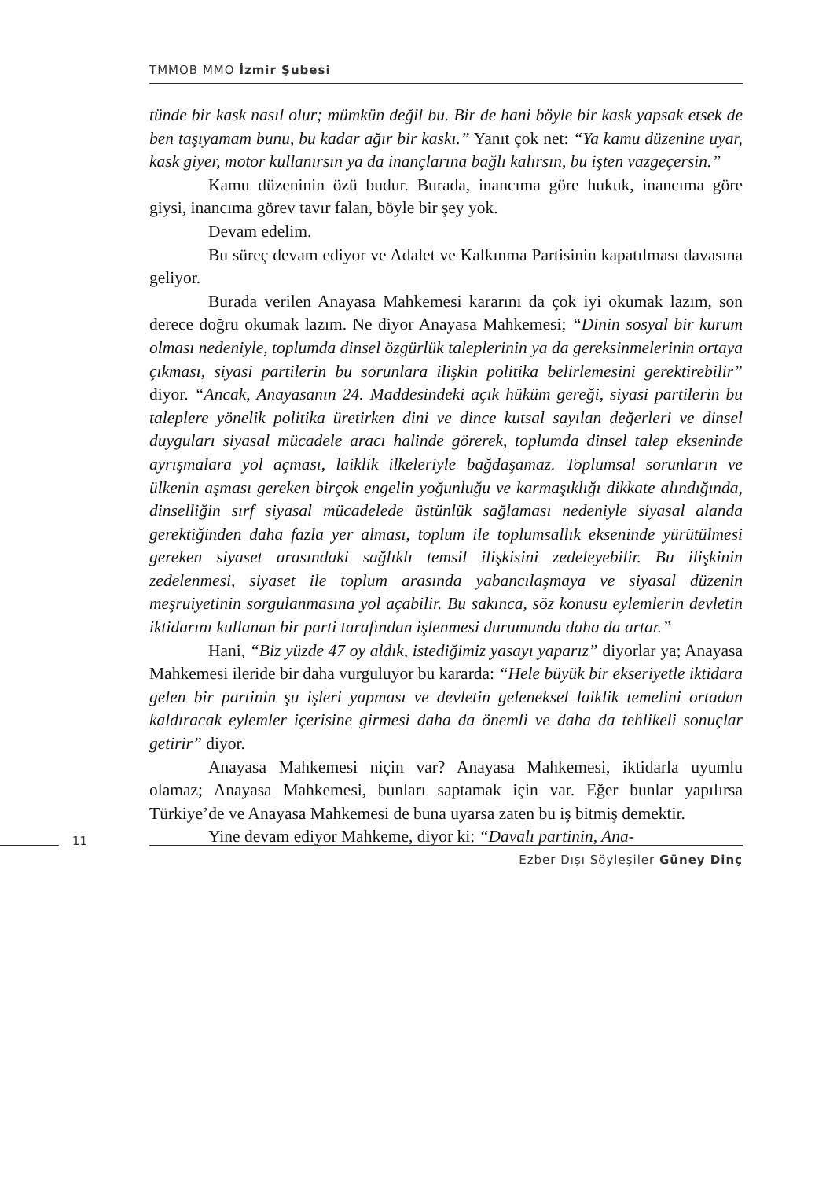TMMOB MMO İzmir Şubesi
tünde bir kask nasıl olur; mümkün değil bu. Bir de hani böyle bir kask yapsak etsek de ben taşıyamam bunu, bu kadar ağır bir kaskı.” Yanıt çok net: “Ya kamu düzenine uyar, kask giyer, motor kullanırsın ya da inançlarına bağlı kalırsın, bu işten vazgeçersin.”
Kamu düzeninin özü budur. Burada, inancıma göre hukuk, inancıma göre giysi, inancıma görev tavır falan, böyle bir şey yok.
Devam edelim.
Bu süreç devam ediyor ve Adalet ve Kalkınma Partisinin kapatılması davasına geliyor.
Burada verilen Anayasa Mahkemesi kararını da çok iyi okumak lazım, son derece doğru okumak lazım. Ne diyor Anayasa Mahkemesi; “Dinin sosyal bir kurum olması nedeniyle, toplumda dinsel özgürlük taleplerinin ya da gereksinmelerinin ortaya çıkması, siyasi partilerin bu sorunlara ilişkin politika belirlemesini gerektirebilir” diyor. “Ancak, Anayasanın 24. Maddesindeki açık hüküm gereği, siyasi partilerin bu taleplere yönelik politika üretirken dini ve dince kutsal sayılan değerleri ve dinsel duyguları siyasal mücadele aracı halinde görerek, toplumda dinsel talep ekseninde ayrışmalara yol açması, laiklik ilkeleriyle bağdaşamaz. Toplumsal sorunların ve ülkenin aşması gereken birçok engelin yoğunluğu ve karmaşıklığı dikkate alındığında, dinselliğin sırf siyasal mücadelede üstünlük sağlaması nedeniyle siyasal alanda gerektiğinden daha fazla yer alması, toplum ile toplumsallık ekseninde yürütülmesi gereken siyaset arasındaki sağlıklı temsil ilişkisini zedeleyebilir. Bu ilişkinin zedelenmesi, siyaset ile toplum arasında yabancılaşmaya ve siyasal düzenin meşruiyetinin sorgulanmasına yol açabilir. Bu sakınca, söz konusu eylemlerin devletin iktidarını kullanan bir parti tarafından işlenmesi durumunda daha da artar.”
Hani, “Biz yüzde 47 oy aldık, istediğimiz yasayı yaparız” diyorlar ya; Anayasa Mahkemesi ileride bir daha vurguluyor bu kararda: “Hele büyük bir ekseriyetle iktidara gelen bir partinin şu işleri yapması ve devletin geleneksel laiklik temelini ortadan kaldıracak eylemler içerisine girmesi daha da önemli ve daha da tehlikeli sonuçlar getirir” diyor.
Anayasa Mahkemesi niçin var? Anayasa Mahkemesi, iktidarla uyumlu olamaz; Anayasa Mahkemesi, bunları saptamak için var. Eğer bunlar yapılırsa Türkiye’de ve Anayasa Mahkemesi de buna uyarsa zaten bu iş bitmiş demektir.
Yine devam ediyor Mahkeme, diyor ki: “Davalı partinin, Ana-
11
Ezber Dışı Söyleşiler Güney Dinç